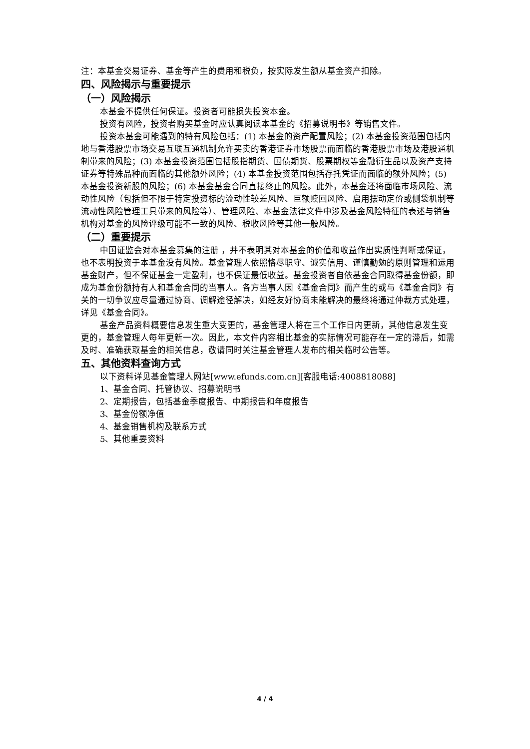注：本基金交易证券、基金等产生的费用和税负，按实际发生额从基金资产扣除。
四、风险揭示与重要提示
（一）风险揭示
本基金不提供任何保证。投资者可能损失投资本金。
投资有风险，投资者购买基金时应认真阅读本基金的《招募说明书》等销售文件。
投资本基金可能遇到的特有风险包括：(1) 本基金的资产配置风险；(2) 本基金投资范围包括内地与香港股票市场交易互联互通机制允许买卖的香港证券市场股票而面临的香港股票市场及港股通机制带来的风险；(3) 本基金投资范围包括股指期货、国债期货、股票期权等金融衍生品以及资产支持证券等特殊品种而面临的其他额外风险；(4) 本基金投资范围包括存托凭证而面临的额外风险；(5) 本基金投资新股的风险；(6) 本基金基金合同直接终止的风险。此外，本基金还将面临市场风险、流动性风险（包括但不限于特定投资标的流动性较差风险、巨额赎回风险、启用摆动定价或侧袋机制等流动性风险管理工具带来的风险等）、管理风险、本基金法律文件中涉及基金风险特征的表述与销售机构对基金的风险评级可能不一致的风险、税收风险等其他一般风险。
（二）重要提示
中国证监会对本基金募集的注册 ，并不表明其对本基金的价值和收益作出实质性判断或保证，也不表明投资于本基金没有风险。基金管理人依照恪尽职守、诚实信用、谨慎勤勉的原则管理和运用基金财产，但不保证基金一定盈利，也不保证最低收益。基金投资者自依基金合同取得基金份额，即成为基金份额持有人和基金合同的当事人。各方当事人因《基金合同》而产生的或与《基金合同》有关的一切争议应尽量通过协商、调解途径解决，如经友好协商未能解决的最终将通过仲裁方式处理，详见《基金合同》。
基金产品资料概要信息发生重大变更的，基金管理人将在三个工作日内更新，其他信息发生变更的，基金管理人每年更新一次。因此，本文件内容相比基金的实际情况可能存在一定的滞后，如需及时、准确获取基金的相关信息，敬请同时关注基金管理人发布的相关临时公告等。
五、其他资料查询方式
以下资料详见基金管理人网站[www.efunds.com.cn][客服电话:4008818088]
1、基金合同、托管协议、招募说明书
2、定期报告，包括基金季度报告、中期报告和年度报告
3、基金份额净值
4、基金销售机构及联系方式
5、其他重要资料
4 / 4